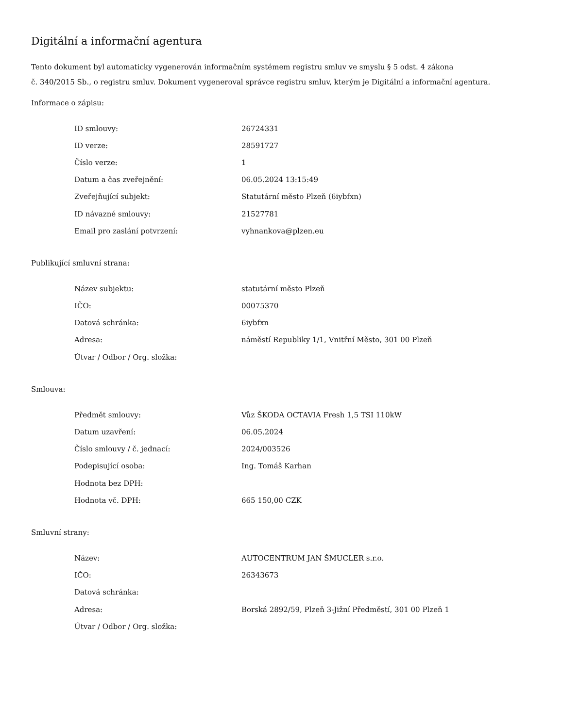Digitální a informační agentura
Tento dokument byl automaticky vygenerován informačním systémem registru smluv ve smyslu § 5 odst. 4 zákona
č. 340/2015 Sb., o registru smluv. Dokument vygeneroval správce registru smluv, kterým je Digitální a informační agentura.
Informace o zápisu:
| ID smlouvy: | 26724331 |
| ID verze: | 28591727 |
| Číslo verze: | 1 |
| Datum a čas zveřejnění: | 06.05.2024 13:15:49 |
| Zveřejňující subjekt: | Statutární město Plzeň (6iybfxn) |
| ID návazné smlouvy: | 21527781 |
| Email pro zaslání potvrzení: | vyhnankova@plzen.eu |
Publikující smluvní strana:
| Název subjektu: | statutární město Plzeň |
| IČO: | 00075370 |
| Datová schránka: | 6iybfxn |
| Adresa: | náměstí Republiky 1/1, Vnitřní Město, 301 00 Plzeň |
| Útvar / Odbor / Org. složka: | |
Smlouva:
| Předmět smlouvy: | Vůz ŠKODA OCTAVIA Fresh 1,5 TSI 110kW |
| Datum uzavření: | 06.05.2024 |
| Číslo smlouvy / č. jednací: | 2024/003526 |
| Podepisující osoba: | Ing. Tomáš Karhan |
| Hodnota bez DPH: | |
| Hodnota vč. DPH: | 665 150,00 CZK |
Smluvní strany:
| Název: | AUTOCENTRUM JAN ŠMUCLER s.r.o. |
| IČO: | 26343673 |
| Datová schránka: | |
| Adresa: | Borská 2892/59, Plzeň 3-Jižní Předměstí, 301 00 Plzeň 1 |
| Útvar / Odbor / Org. složka: | |